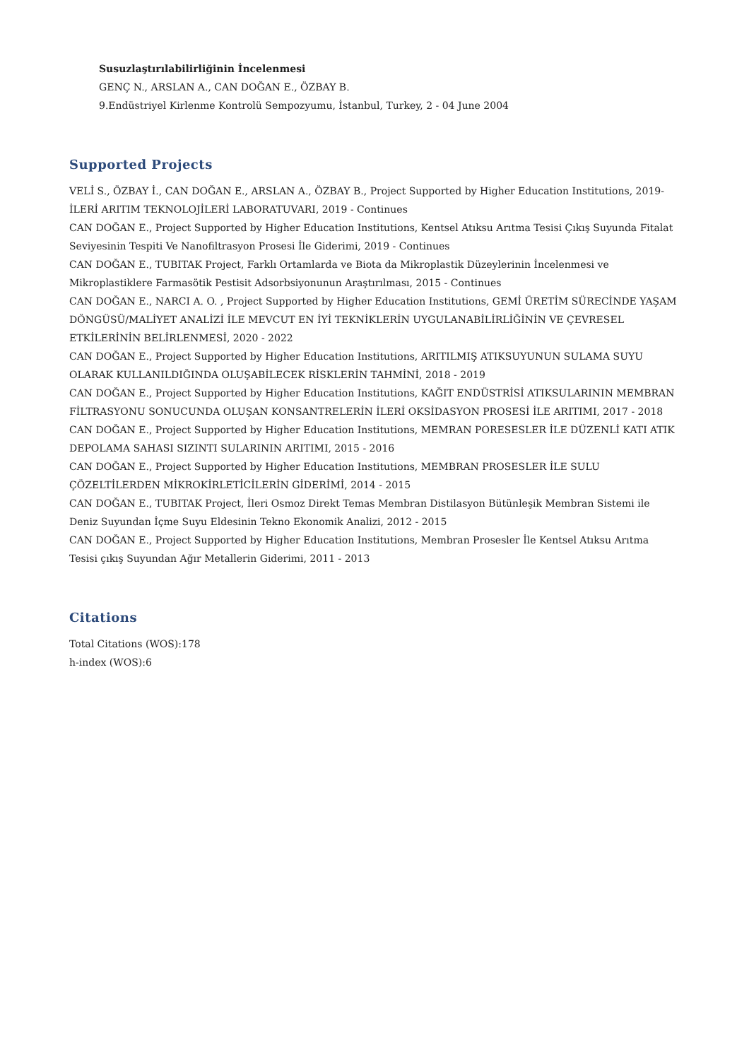Susuzlaştırılabilirliğinin İncelenmesi
GENÇ N., ARSLAN A., CAN DOĞAN E., ÖZBAY B.
9.Endüstriyel Kirlenme Kontrolü Sempozyumu, İstanbul, Turkey, 2 - 04 June 2004
Supported Projects
VELİ S., ÖZBAY İ., CAN DOĞAN E., ARSLAN A., ÖZBAY B., Project Supported by Higher Education Institutions, 2019-İLERİ ARITIM TEKNOLOJİLERİ LABORATUVARI, 2019 - Continues
CAN DOĞAN E., Project Supported by Higher Education Institutions, Kentsel Atıksu Arıtma Tesisi Çıkış Suyunda Fitalat Seviyesinin Tespiti Ve Nanofiltrasyon Prosesi İle Giderimi, 2019 - Continues
CAN DOĞAN E., TUBITAK Project, Farklı Ortamlarda ve Biota da Mikroplastik Düzeylerinin İncelenmesi ve Mikroplastiklere Farmasötik Pestisit Adsorbsiyonunun Araştırılması, 2015 - Continues
CAN DOĞAN E., NARCI A. O. , Project Supported by Higher Education Institutions, GEMİ ÜRETİM SÜRECİNDE YAŞAM DÖNGÜSÜ/MALİYET ANALİZİ İLE MEVCUT EN İYİ TEKNİKLERİN UYGULANABİLİRLİĞİNİN VE ÇEVRESEL ETKİLERİNİN BELİRLENMESİ, 2020 - 2022
CAN DOĞAN E., Project Supported by Higher Education Institutions, ARITILMIŞ ATIKSUYUNUN SULAMA SUYU OLARAK KULLANILDIĞINDA OLUŞABİLECEK RİSKLERİN TAHMİNİ, 2018 - 2019
CAN DOĞAN E., Project Supported by Higher Education Institutions, KAĞIT ENDÜSTRİSİ ATIKSULARININ MEMBRAN FİLTRASYONU SONUCUNDA OLUŞAN KONSANTRELERİN İLERİ OKSİDASYON PROSESİ İLE ARITIMI, 2017 - 2018
CAN DOĞAN E., Project Supported by Higher Education Institutions, MEMRAN PORESESLER İLE DÜZENLİ KATI ATIK DEPOLAMA SAHASI SIZINTI SULARININ ARITIMI, 2015 - 2016
CAN DOĞAN E., Project Supported by Higher Education Institutions, MEMBRAN PROSESLER İLE SULU ÇÖZELTİLERDEN MİKROKİRLETİCİLERİN GİDERİMİ, 2014 - 2015
CAN DOĞAN E., TUBITAK Project, İleri Osmoz Direkt Temas Membran Distilasyon Bütünleşik Membran Sistemi ile Deniz Suyundan İçme Suyu Eldesinin Tekno Ekonomik Analizi, 2012 - 2015
CAN DOĞAN E., Project Supported by Higher Education Institutions, Membran Prosesler İle Kentsel Atıksu Arıtma Tesisi çıkış Suyundan Ağır Metallerin Giderimi, 2011 - 2013
Citations
Total Citations (WOS):178
h-index (WOS):6